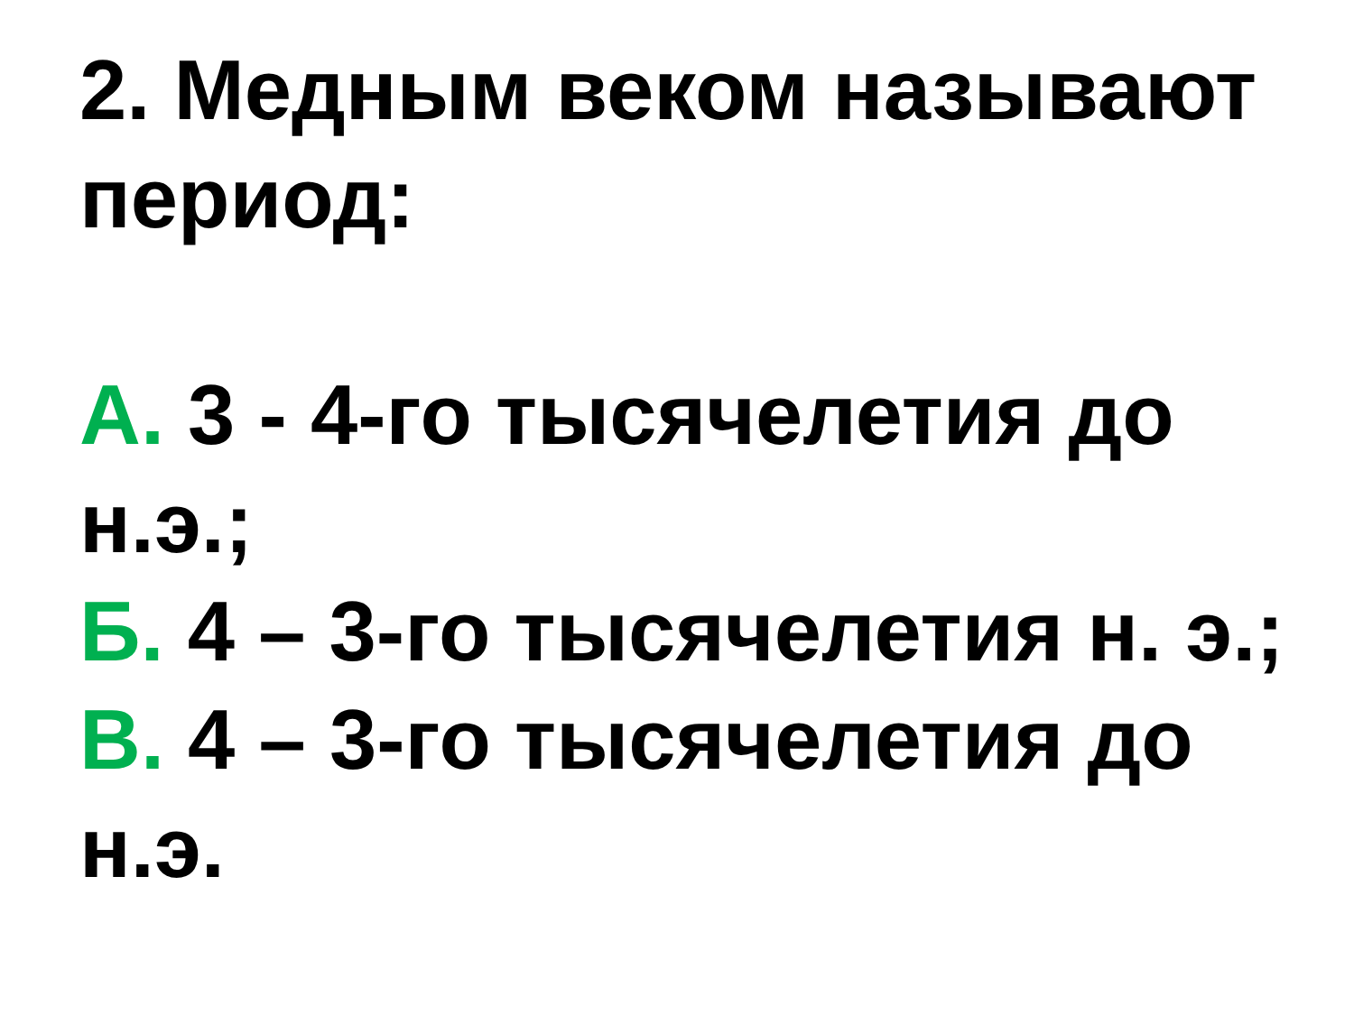2. Медным веком называют период:
А. 3 - 4-го тысячелетия до н.э.;
Б. 4 – 3-го тысячелетия н. э.;
В. 4 – 3-го тысячелетия до н.э.